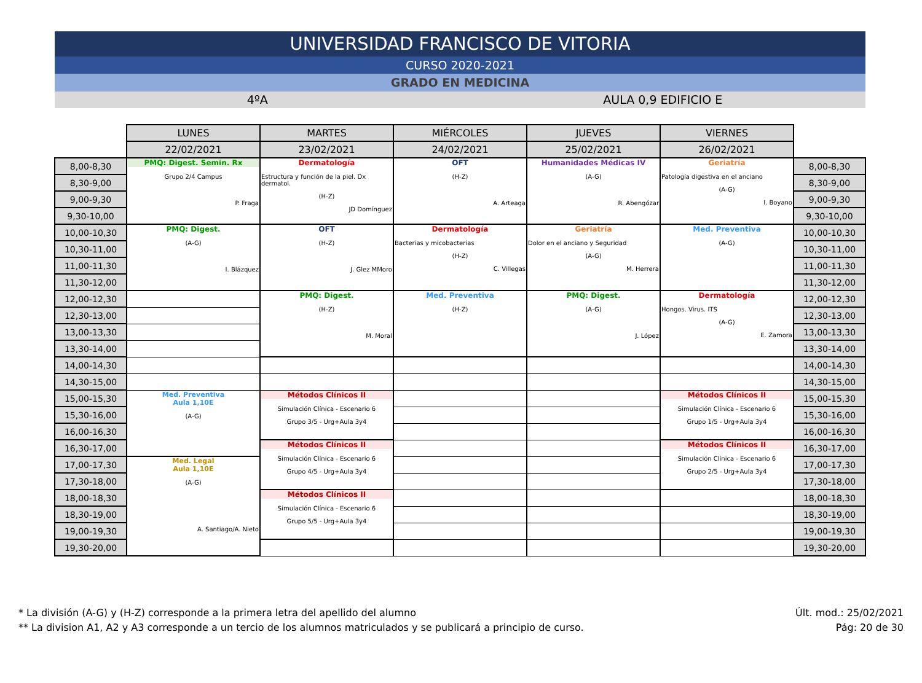UNIVERSIDAD FRANCISCO DE VITORIA
CURSO 2020-2021
GRADO EN MEDICINA
4ºA AULA 0,9 EDIFICIO E
| | LUNES | MARTES | MIÉRCOLES | JUEVES | VIERNES | |
| | 22/02/2021 | 23/02/2021 | 24/02/2021 | 25/02/2021 | 26/02/2021 | |
| 8,00-8,30 | PMQ: Digest. Semin. Rx Grupo 2/4 Campus P. Fraga | Dermatología Estructura y función de la piel. Dx dermatol. (H-Z) JD Domínguez | OFT (H-Z) A. Arteaga | Humanidades Médicas IV (A-G) R. Abengózar | Geriatría Patología digestiva en el anciano (A-G) I. Boyano | 8,00-8,30 |
| 8,30-9,00 | | | | | | 8,30-9,00 |
| 9,00-9,30 | | | | | | 9,00-9,30 |
| 9,30-10,00 | | | | | | 9,30-10,00 |
| 10,00-10,30 | PMQ: Digest. (A-G) I. Blázquez | OFT (H-Z) J. Glez MMoro | Dermatología Bacterias y micobacterias (H-Z) C. Villegas | Geriatría Dolor en el anciano y Seguridad (A-G) M. Herrera | Med. Preventiva (A-G) | 10,00-10,30 |
| 10,30-11,00 | | | | | | 10,30-11,00 |
| 11,00-11,30 | | | | | | 11,00-11,30 |
| 11,30-12,00 | | | | | | 11,30-12,00 |
| 12,00-12,30 | | PMQ: Digest. (H-Z) M. Moral | Med. Preventiva (H-Z) | PMQ: Digest. (A-G) J. López | Dermatología Hongos. Virus. ITS (A-G) E. Zamora | 12,00-12,30 |
| 12,30-13,00 | | | | | | 12,30-13,00 |
| 13,00-13,30 | | | | | | 13,00-13,30 |
| 13,30-14,00 | | | | | | 13,30-14,00 |
| 14,00-14,30 | | | | | | 14,00-14,30 |
| 14,30-15,00 | | | | | | 14,30-15,00 |
| 15,00-15,30 | Med. Preventiva Aula 1,10E (A-G) | Métodos Clínicos II Simulación Clínica - Escenario 6 Grupo 3/5 - Urg+Aula 3y4 | | | Métodos Clínicos II Simulación Clínica - Escenario 6 Grupo 1/5 - Urg+Aula 3y4 | 15,00-15,30 |
| 15,30-16,00 | | | | | | 15,30-16,00 |
| 16,00-16,30 | | | | | | 16,00-16,30 |
| 16,30-17,00 | | Métodos Clínicos II Simulación Clínica - Escenario 6 Grupo 4/5 - Urg+Aula 3y4 | | | Métodos Clínicos II Simulación Clínica - Escenario 6 Grupo 2/5 - Urg+Aula 3y4 | 16,30-17,00 |
| 17,00-17,30 | Med. Legal Aula 1,10E (A-G) A. Santiago/A. Nieto | | | | | 17,00-17,30 |
| 17,30-18,00 | | | | | | 17,30-18,00 |
| 18,00-18,30 | | Métodos Clínicos II Simulación Clínica - Escenario 6 Grupo 5/5 - Urg+Aula 3y4 | | | | 18,00-18,30 |
| 18,30-19,00 | | | | | | 18,30-19,00 |
| 19,00-19,30 | | | | | | 19,00-19,30 |
| 19,30-20,00 | | | | | | 19,30-20,00 |
* La división (A-G) y (H-Z) corresponde a la primera letra del apellido del alumno
** La division A1, A2 y A3 corresponde a un tercio de los alumnos matriculados y se publicará a principio de curso.
Últ. mod.: 25/02/2021
Pág: 20 de 30